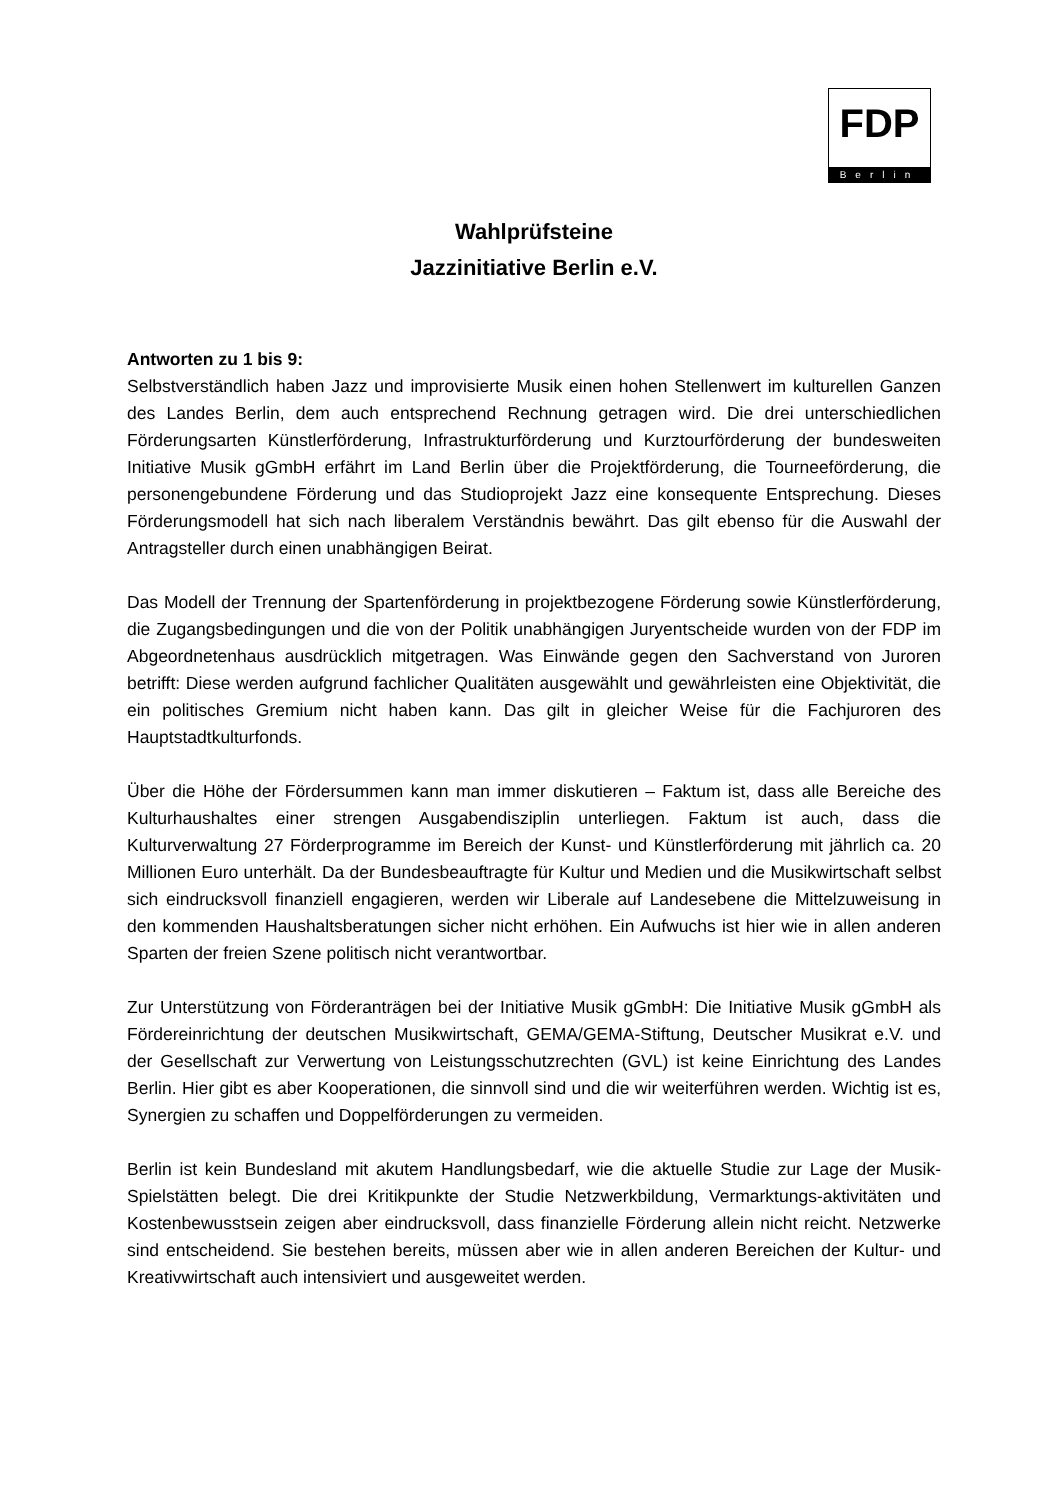FDP
Berlin
Wahlprüfsteine
Jazzinitiative Berlin e.V.
Antworten zu 1 bis 9:
Selbstverständlich haben Jazz und improvisierte Musik einen hohen Stellenwert im kulturellen Ganzen des Landes Berlin, dem auch entsprechend Rechnung getragen wird. Die drei unterschiedlichen Förderungsarten Künstlerförderung, Infrastrukturförderung und Kurztourförderung der bundesweiten Initiative Musik gGmbH erfährt im Land Berlin über die Projektförderung, die Tourneeförderung, die personengebundene Förderung und das Studioprojekt Jazz eine konsequente Entsprechung. Dieses Förderungsmodell hat sich nach liberalem Verständnis bewährt. Das gilt ebenso für die Auswahl der Antragsteller durch einen unabhängigen Beirat.
Das Modell der Trennung der Spartenförderung in projektbezogene Förderung sowie Künstlerförderung, die Zugangsbedingungen und die von der Politik unabhängigen Juryentscheide wurden von der FDP im Abgeordnetenhaus ausdrücklich mitgetragen. Was Einwände gegen den Sachverstand von Juroren betrifft: Diese werden aufgrund fachlicher Qualitäten ausgewählt und gewährleisten eine Objektivität, die ein politisches Gremium nicht haben kann. Das gilt in gleicher Weise für die Fachjuroren des Hauptstadtkulturfonds.
Über die Höhe der Fördersummen kann man immer diskutieren – Faktum ist, dass alle Bereiche des Kulturhaushaltes einer strengen Ausgabendisziplin unterliegen. Faktum ist auch, dass die Kulturverwaltung 27 Förderprogramme im Bereich der Kunst- und Künstlerförderung mit jährlich ca. 20 Millionen Euro unterhält. Da der Bundesbeauftragte für Kultur und Medien und die Musikwirtschaft selbst sich eindrucksvoll finanziell engagieren, werden wir Liberale auf Landesebene die Mittelzuweisung in den kommenden Haushaltsberatungen sicher nicht erhöhen. Ein Aufwuchs ist hier wie in allen anderen Sparten der freien Szene politisch nicht verantwortbar.
Zur Unterstützung von Förderanträgen bei der Initiative Musik gGmbH: Die Initiative Musik gGmbH als Fördereinrichtung der deutschen Musikwirtschaft, GEMA/GEMA-Stiftung, Deutscher Musikrat e.V. und der Gesellschaft zur Verwertung von Leistungsschutzrechten (GVL) ist keine Einrichtung des Landes Berlin. Hier gibt es aber Kooperationen, die sinnvoll sind und die wir weiterführen werden. Wichtig ist es, Synergien zu schaffen und Doppelförderungen zu vermeiden.
Berlin ist kein Bundesland mit akutem Handlungsbedarf, wie die aktuelle Studie zur Lage der Musik-Spielstätten belegt. Die drei Kritikpunkte der Studie Netzwerkbildung, Vermarktungs-aktivitäten und Kostenbewusstsein zeigen aber eindrucksvoll, dass finanzielle Förderung allein nicht reicht. Netzwerke sind entscheidend. Sie bestehen bereits, müssen aber wie in allen anderen Bereichen der Kultur- und Kreativwirtschaft auch intensiviert und ausgeweitet werden.